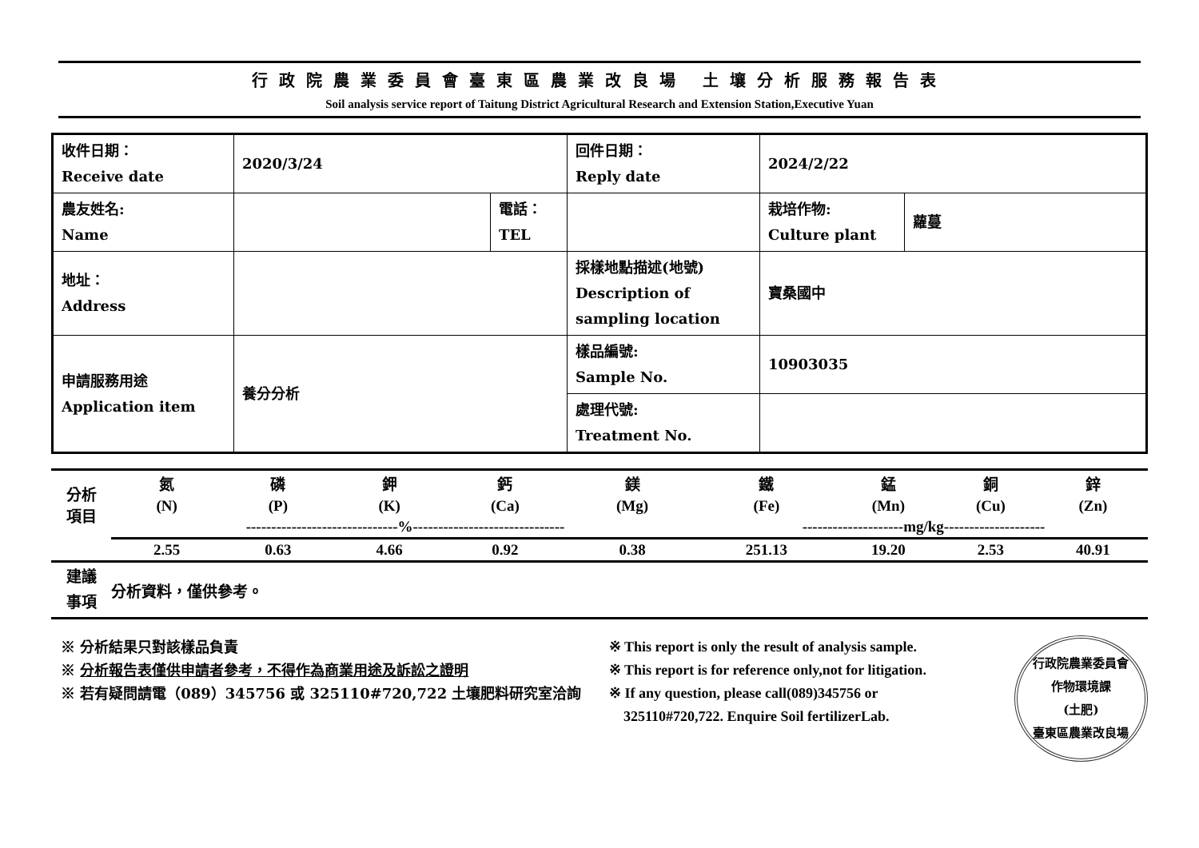行政院農業委員會臺東區農業改良場 土壤分析服務報告表
Soil analysis service report of Taitung District Agricultural Research and Extension Station,Executive Yuan
| 收件日期： Receive date | 2020/3/24 | | 回件日期： Reply date | 2024/2/22 | |
| 農友姓名: Name | | 電話： TEL | | 栽培作物: Culture plant | 蘿蔓 |
| 地址： Address | | | 採樣地點描述(地號) Description of sampling location | 寶桑國中 | |
| 申請服務用途 Application item | 養分分析 | | 樣品編號: Sample No. | 10903035 | |
| | | | 處理代號: Treatment No. | | |
| 分析 項目 | 氮 | 磷 | 鉀 | 鈣 | 鎂 | 鐵 | 錳 | 銅 | 鋅 |
| | (N) | (P) | (K) | (Ca) | (Mg) | (Fe) | (Mn) | (Cu) | (Zn) |
| | ------------------------------%------------------------------ | | | | | --------------------mg/kg-------------------- | | | |
| | 2.55 | 0.63 | 4.66 | 0.92 | 0.38 | 251.13 | 19.20 | 2.53 | 40.91 |
| 建議 事項 | 分析資料，僅供參考。 | | | | | | | | |
※ 分析結果只對該樣品負責
※ 分析報告表僅供申請者參考，不得作為商業用途及訴訟之證明
※ 若有疑問請電（089）345756 或 325110#720,722 土壤肥料研究室洽詢
※ This report is only the result of analysis sample.
※ This report is for reference only,not for litigation.
※ If any question, please call(089)345756 or
325110#720,722. Enquire Soil fertilizerLab.
行政院農業委員會
作物環境課
(土肥)
臺東區農業改良場